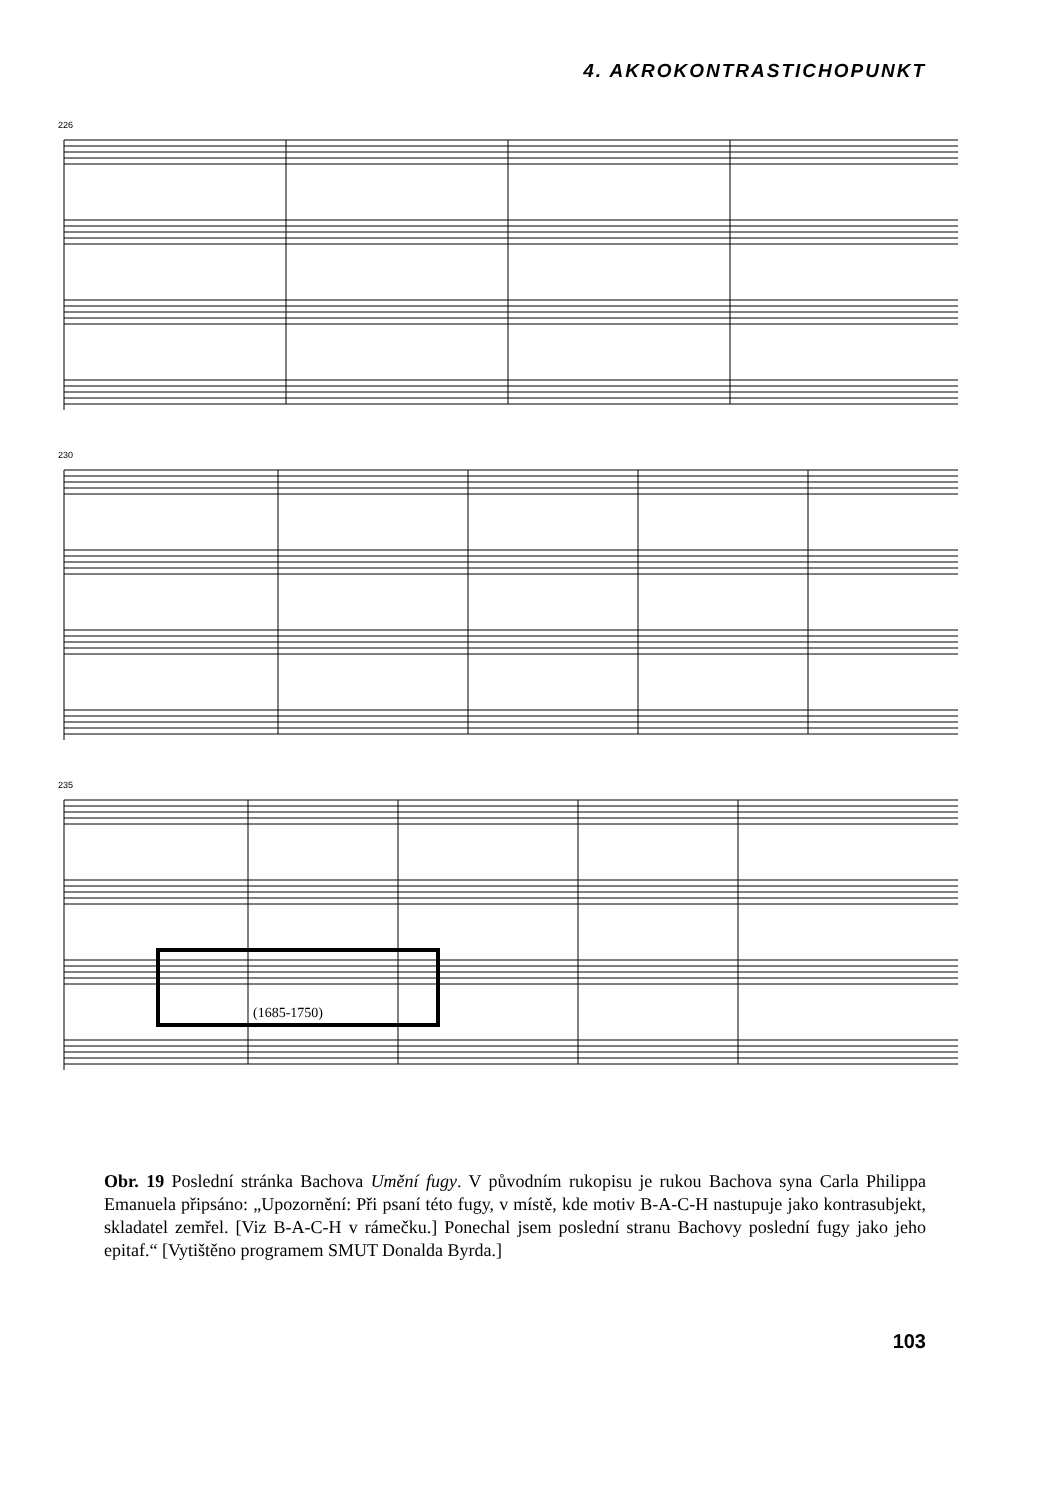4. AKROKONTRASTICHOPUNKT
226
230
235
(1685-1750)
Obr. 19 Poslední stránka Bachova Umění fugy. V původním rukopisu je rukou Bachova syna Carla Philippa Emanuela připsáno: „Upozornění: Při psaní této fugy, v místě, kde motiv B-A-C-H nastupuje jako kontrasubjekt, skladatel zemřel. [Viz B-A-C-H v rámečku.] Ponechal jsem poslední stranu Bachovy poslední fugy jako jeho epitaf.“ [Vytištěno programem SMUT Donalda Byrda.]
103